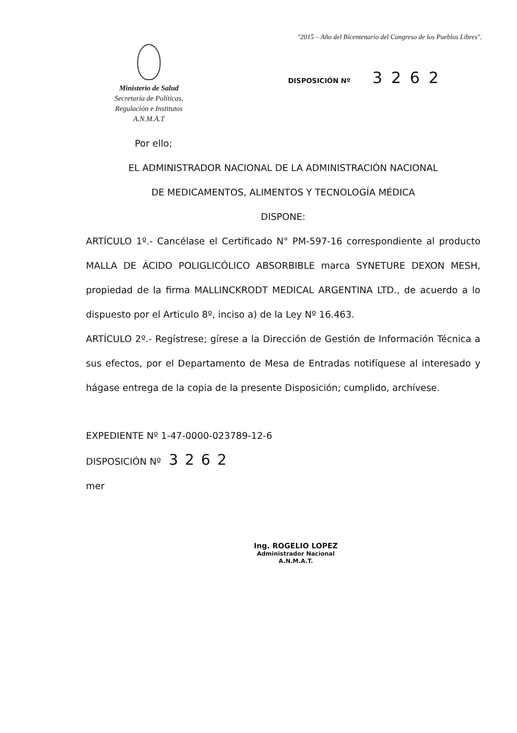"2015 – Año del Bicentenario del Congreso de los Pueblos Libres".
Ministerio de Salud
Secretaría de Políticas,
Regulación e Institutos
A.N.M.A.T
DISPOSICIÓN Nº 3262
Por ello;
EL ADMINISTRADOR NACIONAL DE LA ADMINISTRACIÓN NACIONAL
DE MEDICAMENTOS, ALIMENTOS Y TECNOLOGÍA MÉDICA
DISPONE:
ARTÍCULO 1º.- Cancélase el Certificado N° PM-597-16 correspondiente al producto MALLA DE ÁCIDO POLIGLICÓLICO ABSORBIBLE marca SYNETURE DEXON MESH, propiedad de la firma MALLINCKRODT MEDICAL ARGENTINA LTD., de acuerdo a lo dispuesto por el Articulo 8º, inciso a) de la Ley Nº 16.463.
ARTÍCULO 2º.- Regístrese; gírese a la Dirección de Gestión de Información Técnica a sus efectos, por el Departamento de Mesa de Entradas notifíquese al interesado y hágase entrega de la copia de la presente Disposición; cumplido, archívese.
EXPEDIENTE Nº 1-47-0000-023789-12-6
DISPOSICIÓN Nº 3262
mer
Ing. ROGELIO LOPEZ
Administrador Nacional
A.N.M.A.T.